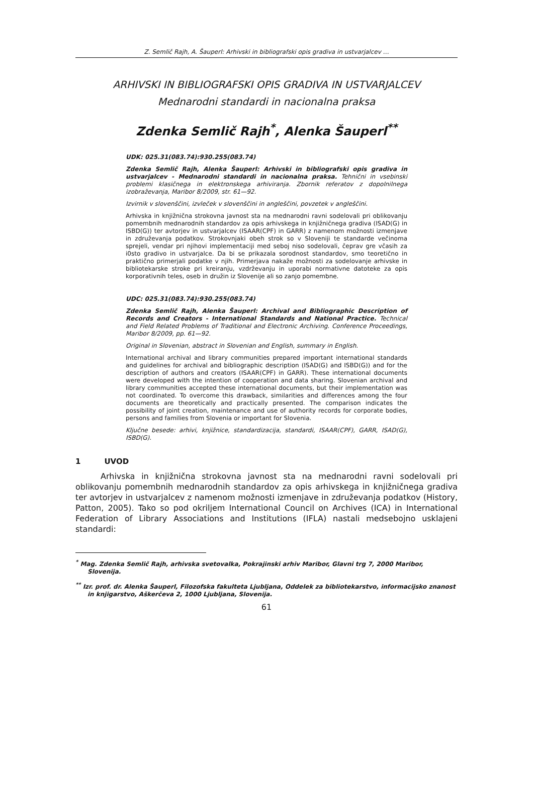Z. Semlič Rajh, A. Šauperl: Arhivski in bibliografski opis gradiva in ustvarjalcev …
ARHIVSKI IN BIBLIOGRAFSKI OPIS GRADIVA IN USTVARJALCEV
Mednarodni standardi in nacionalna praksa
Zdenka Semlič Rajh<sup>*</sup>, Alenka Šauperl<sup>**</sup>
UDK: 025.31(083.74):930.255(083.74)
Zdenka Semlič Rajh, Alenka Šauperl: Arhivski in bibliografski opis gradiva in ustvarjalcev - Mednarodni standardi in nacionalna praksa. Tehnični in vsebinski problemi klasičnega in elektronskega arhiviranja. Zbornik referatov z dopolnilnega izobraževanja, Maribor 8/2009, str. 61—92.
Izvirnik v slovenščini, izvleček v slovenščini in angleščini, povzetek v angleščini.
Arhivska in knjižnična strokovna javnost sta na mednarodni ravni sodelovali pri oblikovanju pomembnih mednarodnih standardov za opis arhivskega in knjižničnega gradiva (ISAD(G) in ISBD(G)) ter avtorjev in ustvarjalcev (ISAAR(CPF) in GARR) z namenom možnosti izmenjave in združevanja podatkov. Strokovnjaki obeh strok so v Sloveniji te standarde večinoma sprejeli, vendar pri njihovi implementaciji med seboj niso sodelovali, čeprav gre včasih za i0sto gradivo in ustvarjalce. Da bi se prikazala sorodnost standardov, smo teoretično in praktično primerjali podatke v njih. Primerjava nakaže možnosti za sodelovanje arhivske in bibliotekarske stroke pri kreiranju, vzdrževanju in uporabi normativne datoteke za opis korporativnih teles, oseb in družin iz Slovenije ali so zanjo pomembne.
UDC: 025.31(083.74):930.255(083.74)
Zdenka Semlič Rajh, Alenka Šauperl: Archival and Bibliographic Description of Records and Creators - International Standards and National Practice. Technical and Field Related Problems of Traditional and Electronic Archiving. Conference Proceedings, Maribor 8/2009, pp. 61—92.
Original in Slovenian, abstract in Slovenian and English, summary in English.
International archival and library communities prepared important international standards and guidelines for archival and bibliographic description (ISAD(G) and ISBD(G)) and for the description of authors and creators (ISAAR(CPF) in GARR). These international documents were developed with the intention of cooperation and data sharing. Slovenian archival and library communities accepted these international documents, but their implementation was not coordinated. To overcome this drawback, similarities and differences among the four documents are theoretically and practically presented. The comparison indicates the possibility of joint creation, maintenance and use of authority records for corporate bodies, persons and families from Slovenia or important for Slovenia.
Ključne besede: arhivi, knjižnice, standardizacija, standardi, ISAAR(CPF), GARR, ISAD(G), ISBD(G).
1 UVOD
Arhivska in knjižnična strokovna javnost sta na mednarodni ravni sodelovali pri oblikovanju pomembnih mednarodnih standardov za opis arhivskega in knjižničnega gradiva ter avtorjev in ustvarjalcev z namenom možnosti izmenjave in združevanja podatkov (History, Patton, 2005). Tako so pod okriljem International Council on Archives (ICA) in International Federation of Library Associations and Institutions (IFLA) nastali medsebojno usklajeni standardi:
<sup>*</sup> Mag. Zdenka Semlič Rajh, arhivska svetovalka, Pokrajinski arhiv Maribor, Glavni trg 7, 2000 Maribor, Slovenija.
<sup>**</sup> Izr. prof. dr. Alenka Šauperl, Filozofska fakulteta Ljubljana, Oddelek za bibliotekarstvo, informacijsko znanost in knjigarstvo, Aškerčeva 2, 1000 Ljubljana, Slovenija.
61